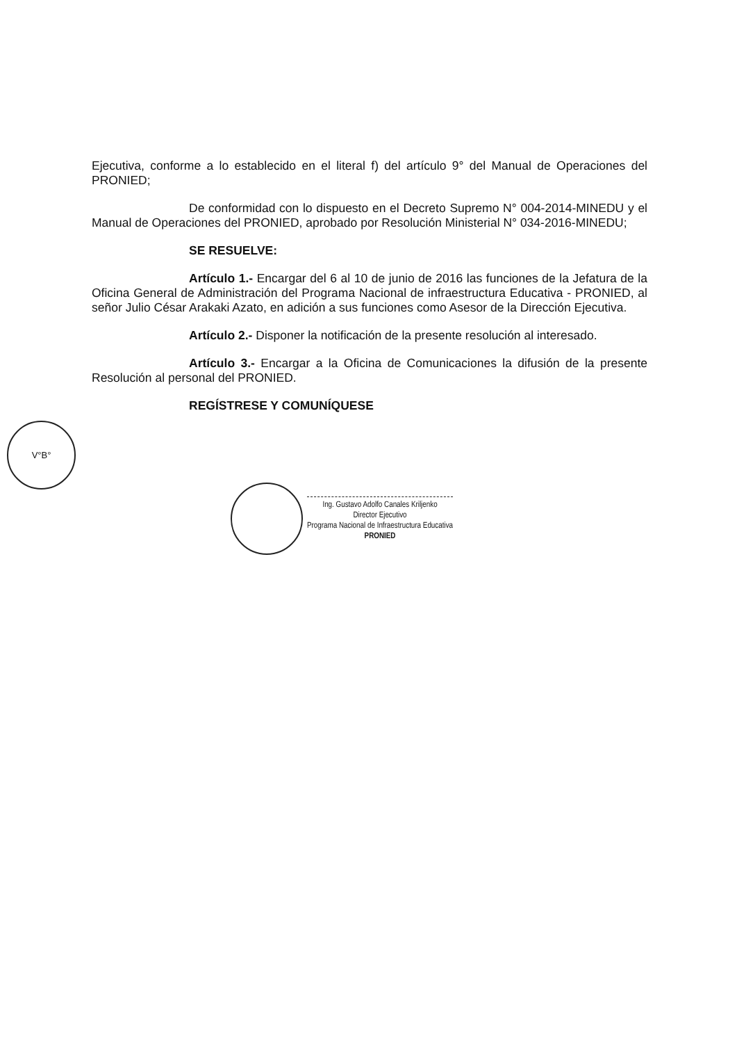V°B°
Ejecutiva, conforme a lo establecido en el literal f) del artículo 9° del Manual de Operaciones del PRONIED;
De conformidad con lo dispuesto en el Decreto Supremo N° 004-2014-MINEDU y el Manual de Operaciones del PRONIED, aprobado por Resolución Ministerial N° 034-2016-MINEDU;
SE RESUELVE:
Artículo 1.- Encargar del 6 al 10 de junio de 2016 las funciones de la Jefatura de la Oficina General de Administración del Programa Nacional de infraestructura Educativa - PRONIED, al señor Julio César Arakaki Azato, en adición a sus funciones como Asesor de la Dirección Ejecutiva.
Artículo 2.- Disponer la notificación de la presente resolución al interesado.
Artículo 3.- Encargar a la Oficina de Comunicaciones la difusión de la presente Resolución al personal del PRONIED.
REGÍSTRESE Y COMUNÍQUESE
Ing. Gustavo Adolfo Canales Kriljenko
Director Ejecutivo
Programa Nacional de Infraestructura Educativa
PRONIED